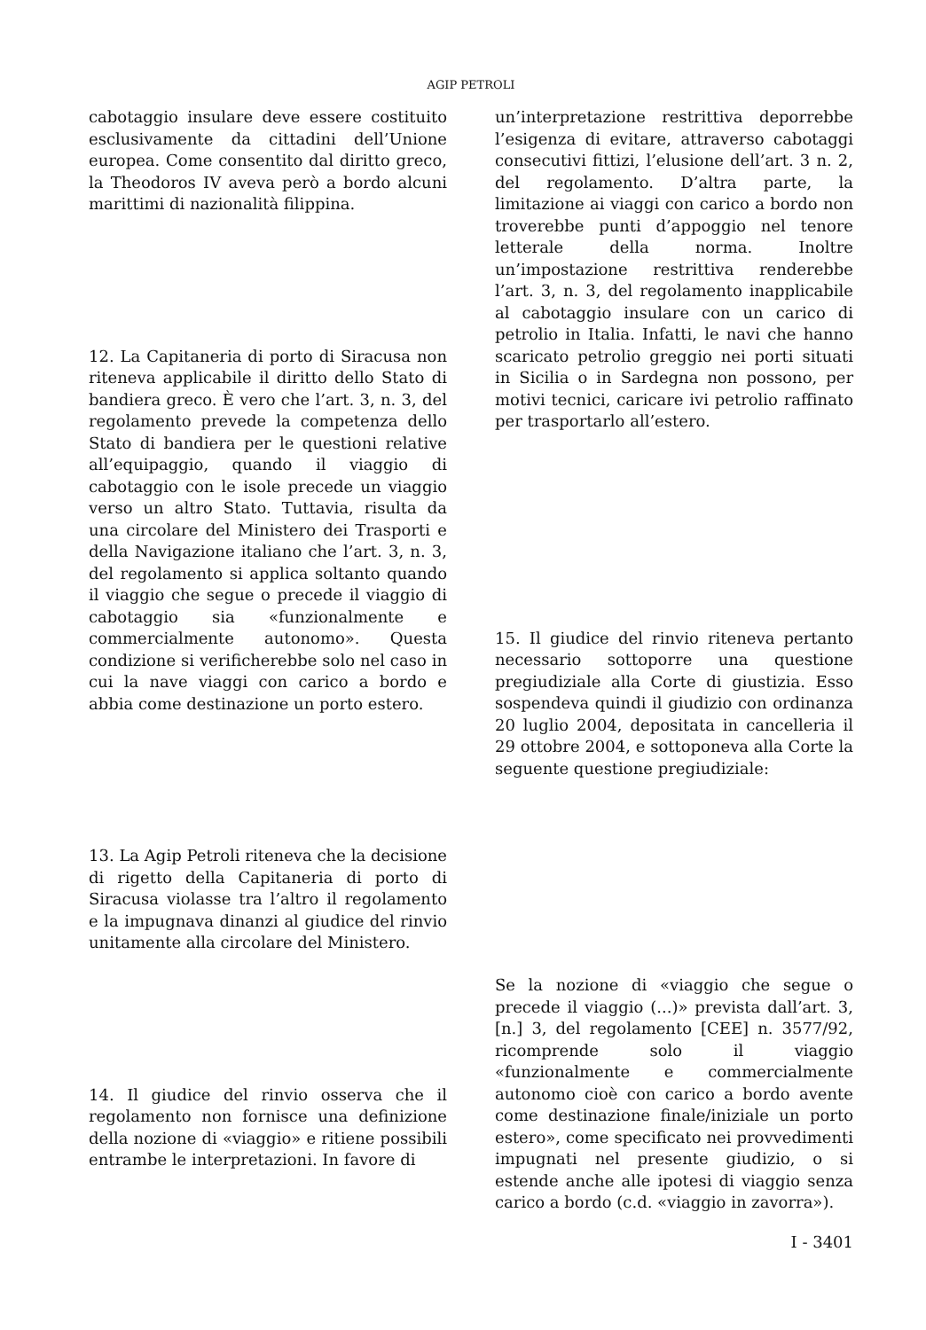AGIP PETROLI
cabotaggio insulare deve essere costituito esclusivamente da cittadini dell’Unione europea. Come consentito dal diritto greco, la Theodoros IV aveva però a bordo alcuni marittimi di nazionalità filippina.
12. La Capitaneria di porto di Siracusa non riteneva applicabile il diritto dello Stato di bandiera greco. È vero che l’art. 3, n. 3, del regolamento prevede la competenza dello Stato di bandiera per le questioni relative all’equipaggio, quando il viaggio di cabotaggio con le isole precede un viaggio verso un altro Stato. Tuttavia, risulta da una circolare del Ministero dei Trasporti e della Navigazione italiano che l’art. 3, n. 3, del regolamento si applica soltanto quando il viaggio che segue o precede il viaggio di cabotaggio sia «funzionalmente e commercialmente autonomo». Questa condizione si verificherebbe solo nel caso in cui la nave viaggi con carico a bordo e abbia come destinazione un porto estero.
13. La Agip Petroli riteneva che la decisione di rigetto della Capitaneria di porto di Siracusa violasse tra l’altro il regolamento e la impugnava dinanzi al giudice del rinvio unitamente alla circolare del Ministero.
14. Il giudice del rinvio osserva che il regolamento non fornisce una definizione della nozione di «viaggio» e ritiene possibili entrambe le interpretazioni. In favore di
un’interpretazione restrittiva deporrebbe l’esigenza di evitare, attraverso cabotaggi consecutivi fittizi, l’elusione dell’art. 3 n. 2, del regolamento. D’altra parte, la limitazione ai viaggi con carico a bordo non troverebbe punti d’appoggio nel tenore letterale della norma. Inoltre un’impostazione restrittiva renderebbe l’art. 3, n. 3, del regolamento inapplicabile al cabotaggio insulare con un carico di petrolio in Italia. Infatti, le navi che hanno scaricato petrolio greggio nei porti situati in Sicilia o in Sardegna non possono, per motivi tecnici, caricare ivi petrolio raffinato per trasportarlo all’estero.
15. Il giudice del rinvio riteneva pertanto necessario sottoporre una questione pregiudiziale alla Corte di giustizia. Esso sospendeva quindi il giudizio con ordinanza 20 luglio 2004, depositata in cancelleria il 29 ottobre 2004, e sottoponeva alla Corte la seguente questione pregiudiziale:
Se la nozione di «viaggio che segue o precede il viaggio (...)» prevista dall’art. 3, [n.] 3, del regolamento [CEE] n. 3577/92, ricomprende solo il viaggio «funzionalmente e commercialmente autonomo cioè con carico a bordo avente come destinazione finale/iniziale un porto estero», come specificato nei provvedimenti impugnati nel presente giudizio, o si estende anche alle ipotesi di viaggio senza carico a bordo (c.d. «viaggio in zavorra»).
I - 3401